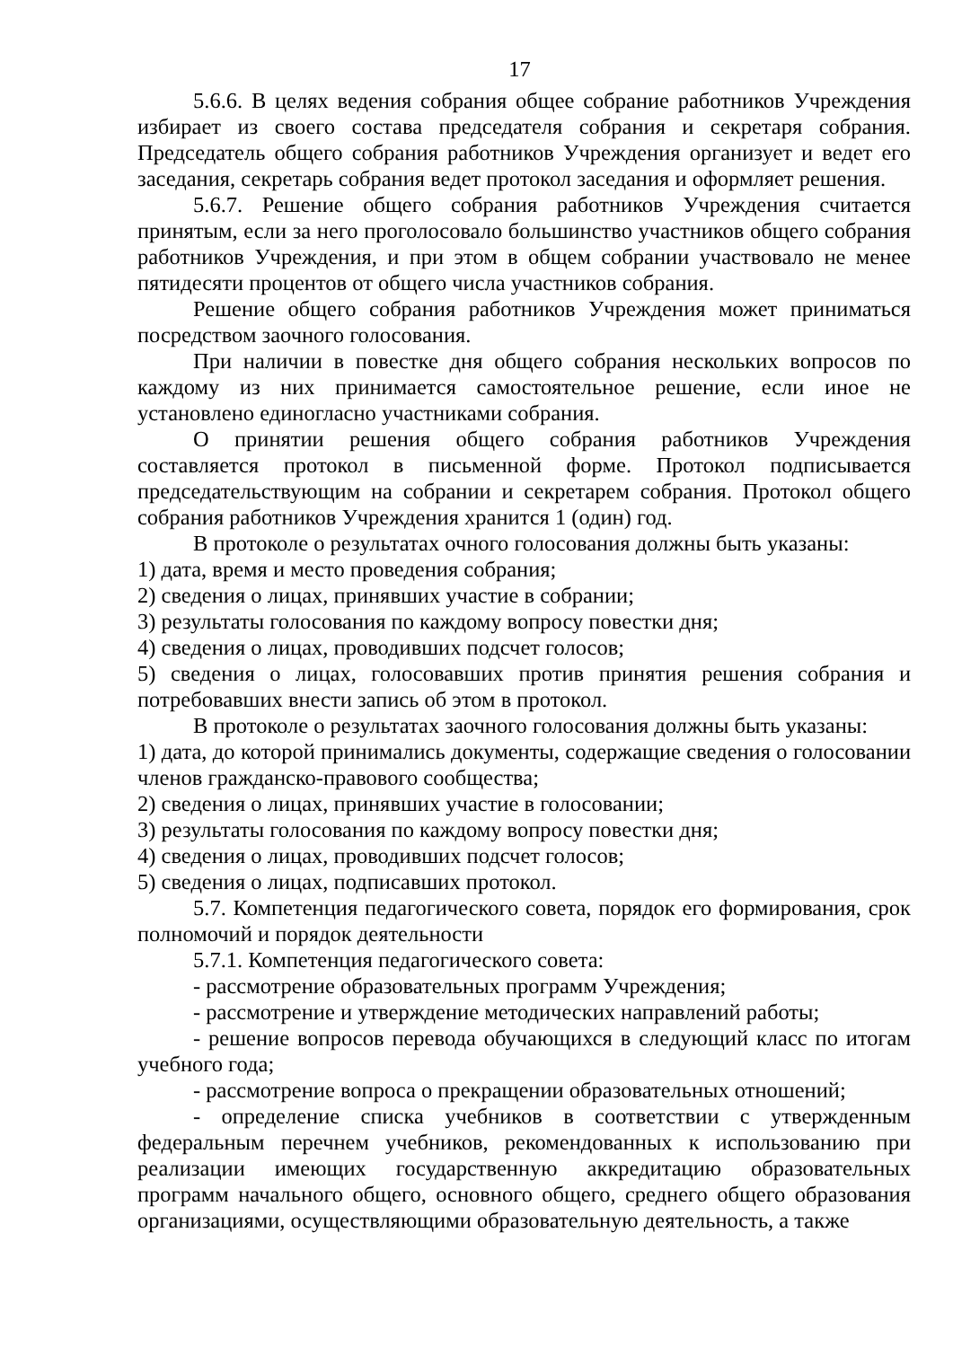17
5.6.6. В целях ведения собрания общее собрание работников Учреждения избирает из своего состава председателя собрания и секретаря собрания. Председатель общего собрания работников Учреждения организует и ведет его заседания, секретарь собрания ведет протокол заседания и оформляет решения.
5.6.7. Решение общего собрания работников Учреждения считается принятым, если за него проголосовало большинство участников общего собрания работников Учреждения, и при этом в общем собрании участвовало не менее пятидесяти процентов от общего числа участников собрания.
Решение общего собрания работников Учреждения может приниматься посредством заочного голосования.
При наличии в повестке дня общего собрания нескольких вопросов по каждому из них принимается самостоятельное решение, если иное не установлено единогласно участниками собрания.
О принятии решения общего собрания работников Учреждения составляется протокол в письменной форме. Протокол подписывается председательствующим на собрании и секретарем собрания. Протокол общего собрания работников Учреждения хранится 1 (один) год.
В протоколе о результатах очного голосования должны быть указаны:
1) дата, время и место проведения собрания;
2) сведения о лицах, принявших участие в собрании;
3) результаты голосования по каждому вопросу повестки дня;
4) сведения о лицах, проводивших подсчет голосов;
5) сведения о лицах, голосовавших против принятия решения собрания и потребовавших внести запись об этом в протокол.
В протоколе о результатах заочного голосования должны быть указаны:
1) дата, до которой принимались документы, содержащие сведения о голосовании членов гражданско-правового сообщества;
2) сведения о лицах, принявших участие в голосовании;
3) результаты голосования по каждому вопросу повестки дня;
4) сведения о лицах, проводивших подсчет голосов;
5) сведения о лицах, подписавших протокол.
5.7. Компетенция педагогического совета, порядок его формирования, срок полномочий и порядок деятельности
5.7.1. Компетенция педагогического совета:
- рассмотрение образовательных программ Учреждения;
- рассмотрение и утверждение методических направлений работы;
- решение вопросов перевода обучающихся в следующий класс по итогам учебного года;
- рассмотрение вопроса о прекращении образовательных отношений;
- определение списка учебников в соответствии с утвержденным федеральным перечнем учебников, рекомендованных к использованию при реализации имеющих государственную аккредитацию образовательных программ начального общего, основного общего, среднего общего образования организациями, осуществляющими образовательную деятельность, а также